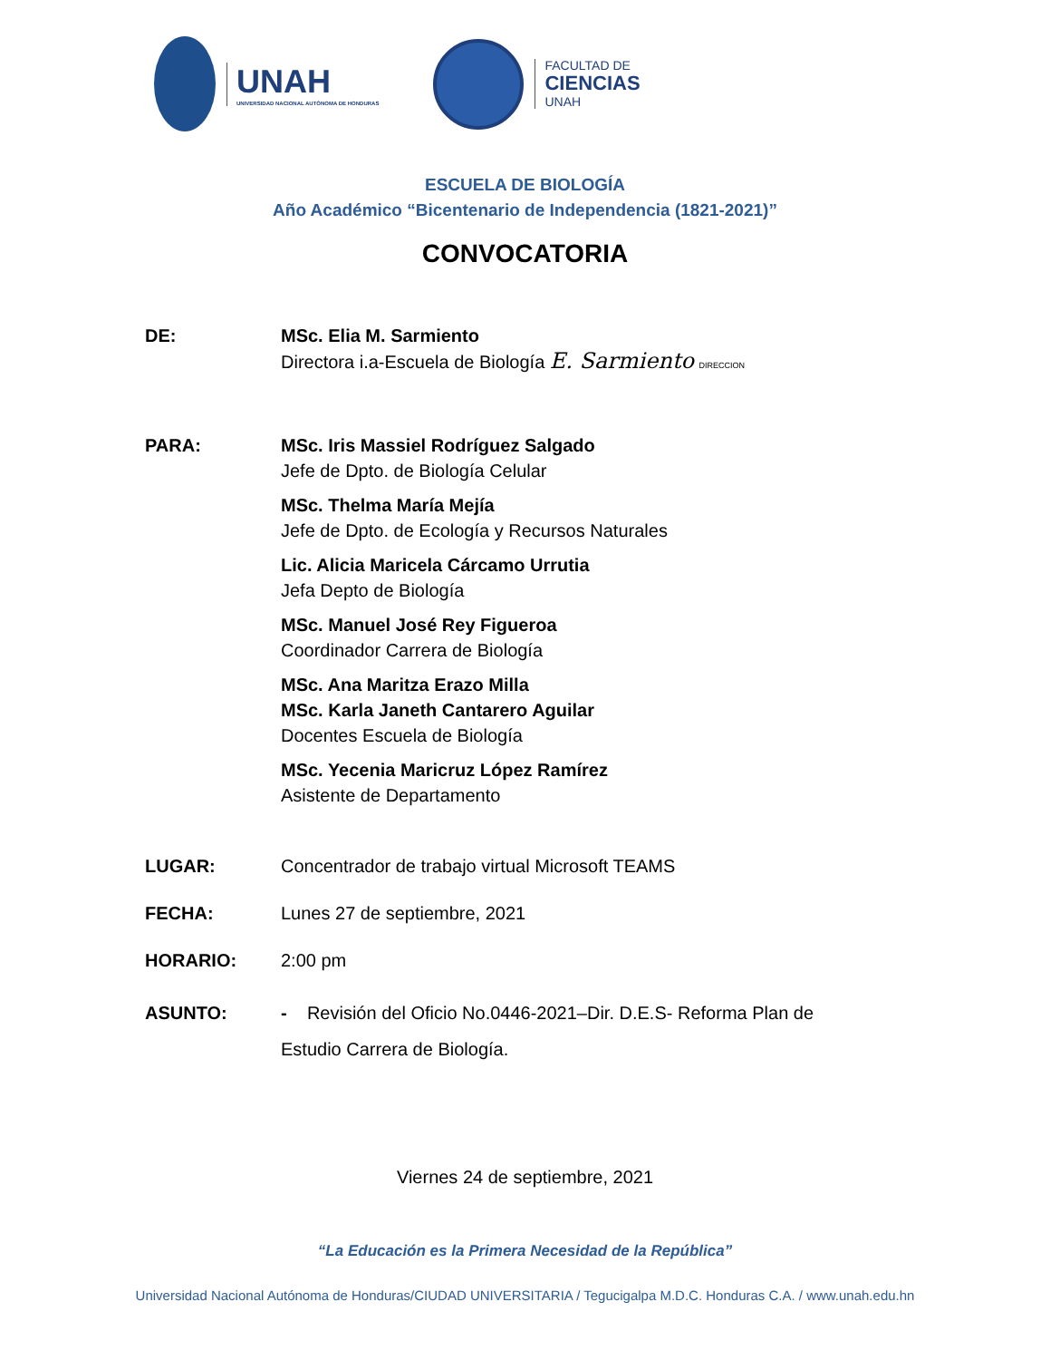UNAH
UNIVERSIDAD NACIONAL AUTÓNOMA DE HONDURAS
FACULTAD DE
CIENCIAS
UNAH
ESCUELA DE BIOLOGÍA
Año Académico “Bicentenario de Independencia (1821-2021)”
CONVOCATORIA
DE: MSc. Elia M. Sarmiento
Directora i.a-Escuela de Biología E. Sarmiento DIRECCION
PARA: MSc. Iris Massiel Rodríguez Salgado
Jefe de Dpto. de Biología Celular
MSc. Thelma María Mejía
Jefe de Dpto. de Ecología y Recursos Naturales
Lic. Alicia Maricela Cárcamo Urrutia
Jefa Depto de Biología
MSc. Manuel José Rey Figueroa
Coordinador Carrera de Biología
MSc. Ana Maritza Erazo Milla
MSc. Karla Janeth Cantarero Aguilar
Docentes Escuela de Biología
MSc. Yecenia Maricruz López Ramírez
Asistente de Departamento
LUGAR: Concentrador de trabajo virtual Microsoft TEAMS
FECHA: Lunes 27 de septiembre, 2021
HORARIO: 2:00 pm
ASUNTO: - Revisión del Oficio No.0446-2021–Dir. D.E.S- Reforma Plan de Estudio Carrera de Biología.
Viernes 24 de septiembre, 2021
“La Educación es la Primera Necesidad de la República”
Universidad Nacional Autónoma de Honduras/CIUDAD UNIVERSITARIA / Tegucigalpa M.D.C. Honduras C.A. / www.unah.edu.hn